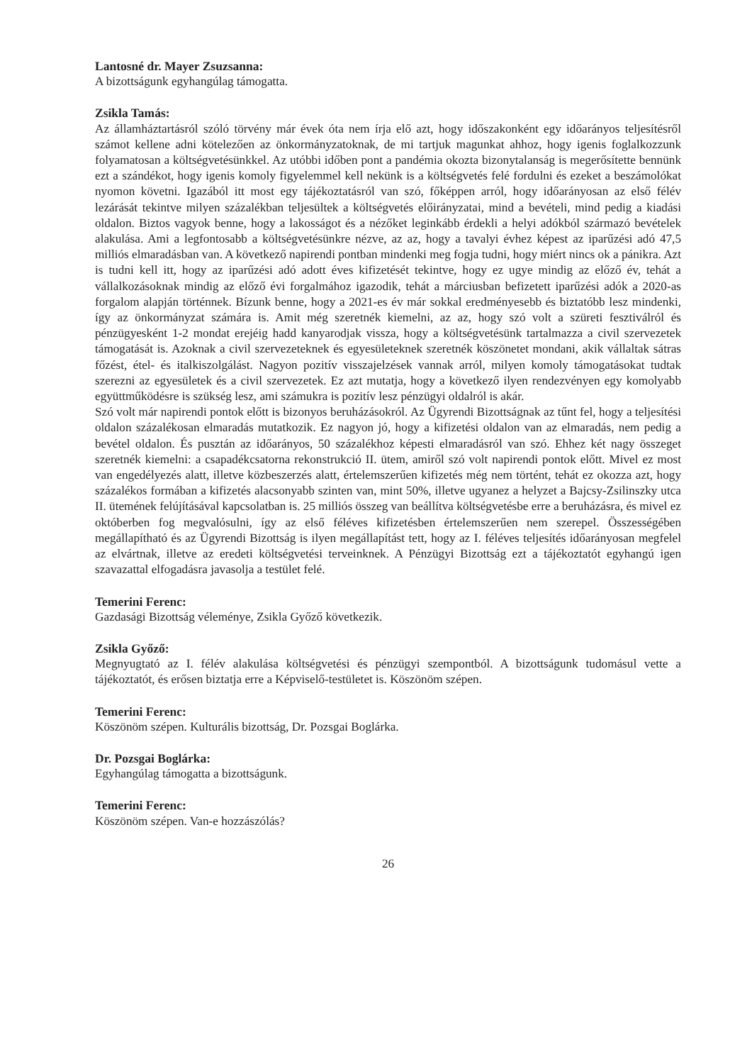Lantosné dr. Mayer Zsuzsanna:
A bizottságunk egyhangúlag támogatta.
Zsikla Tamás:
Az államháztartásról szóló törvény már évek óta nem írja elő azt, hogy időszakonként egy időarányos teljesítésről számot kellene adni kötelezően az önkormányzatoknak, de mi tartjuk magunkat ahhoz, hogy igenis foglalkozzunk folyamatosan a költségvetésünkkel. Az utóbbi időben pont a pandémia okozta bizonytalanság is megerősítette bennünk ezt a szándékot, hogy igenis komoly figyelemmel kell nekünk is a költségvetés felé fordulni és ezeket a beszámolókat nyomon követni. Igazából itt most egy tájékoztatásról van szó, főképpen arról, hogy időarányosan az első félév lezárását tekintve milyen százalékban teljesültek a költségvetés előirányzatai, mind a bevételi, mind pedig a kiadási oldalon. Biztos vagyok benne, hogy a lakosságot és a nézőket leginkább érdekli a helyi adókból származó bevételek alakulása. Ami a legfontosabb a költségvetésünkre nézve, az az, hogy a tavalyi évhez képest az iparűzési adó 47,5 milliós elmaradásban van. A következő napirendi pontban mindenki meg fogja tudni, hogy miért nincs ok a pánikra. Azt is tudni kell itt, hogy az iparűzési adó adott éves kifizetését tekintve, hogy ez ugye mindig az előző év, tehát a vállalkozásoknak mindig az előző évi forgalmához igazodik, tehát a márciusban befizetett iparűzési adók a 2020-as forgalom alapján történnek. Bízunk benne, hogy a 2021-es év már sokkal eredményesebb és biztatóbb lesz mindenki, így az önkormányzat számára is. Amit még szeretnék kiemelni, az az, hogy szó volt a szüreti fesztiválról és pénzügyesként 1-2 mondat erejéig hadd kanyarodjak vissza, hogy a költségvetésünk tartalmazza a civil szervezetek támogatását is. Azoknak a civil szervezeteknek és egyesületeknek szeretnék köszönetet mondani, akik vállaltak sátras főzést, étel- és italkiszolgálást. Nagyon pozitív visszajelzések vannak arról, milyen komoly támogatásokat tudtak szerezni az egyesületek és a civil szervezetek. Ez azt mutatja, hogy a következő ilyen rendezvényen egy komolyabb együttműködésre is szükség lesz, ami számukra is pozitív lesz pénzügyi oldalról is akár.
Szó volt már napirendi pontok előtt is bizonyos beruházásokról. Az Ügyrendi Bizottságnak az tűnt fel, hogy a teljesítési oldalon százalékosan elmaradás mutatkozik. Ez nagyon jó, hogy a kifizetési oldalon van az elmaradás, nem pedig a bevétel oldalon. És pusztán az időarányos, 50 százalékhoz képesti elmaradásról van szó. Ehhez két nagy összeget szeretnék kiemelni: a csapadékcsatorna rekonstrukció II. ütem, amiről szó volt napirendi pontok előtt. Mivel ez most van engedélyezés alatt, illetve közbeszerzés alatt, értelemszerűen kifizetés még nem történt, tehát ez okozza azt, hogy százalékos formában a kifizetés alacsonyabb szinten van, mint 50%, illetve ugyanez a helyzet a Bajcsy-Zsilinszky utca II. ütemének felújításával kapcsolatban is. 25 milliós összeg van beállítva költségvetésbe erre a beruházásra, és mivel ez októberben fog megvalósulni, így az első féléves kifizetésben értelemszerűen nem szerepel. Összességében megállapítható és az Ügyrendi Bizottság is ilyen megállapítást tett, hogy az I. féléves teljesítés időarányosan megfelel az elvártnak, illetve az eredeti költségvetési terveinknek. A Pénzügyi Bizottság ezt a tájékoztatót egyhangú igen szavazattal elfogadásra javasolja a testület felé.
Temerini Ferenc:
Gazdasági Bizottság véleménye, Zsikla Győző következik.
Zsikla Győző:
Megnyugtató az I. félév alakulása költségvetési és pénzügyi szempontból. A bizottságunk tudomásul vette a tájékoztatót, és erősen biztatja erre a Képviselő-testületet is. Köszönöm szépen.
Temerini Ferenc:
Köszönöm szépen. Kulturális bizottság, Dr. Pozsgai Boglárka.
Dr. Pozsgai Boglárka:
Egyhangúlag támogatta a bizottságunk.
Temerini Ferenc:
Köszönöm szépen. Van-e hozzászólás?
26